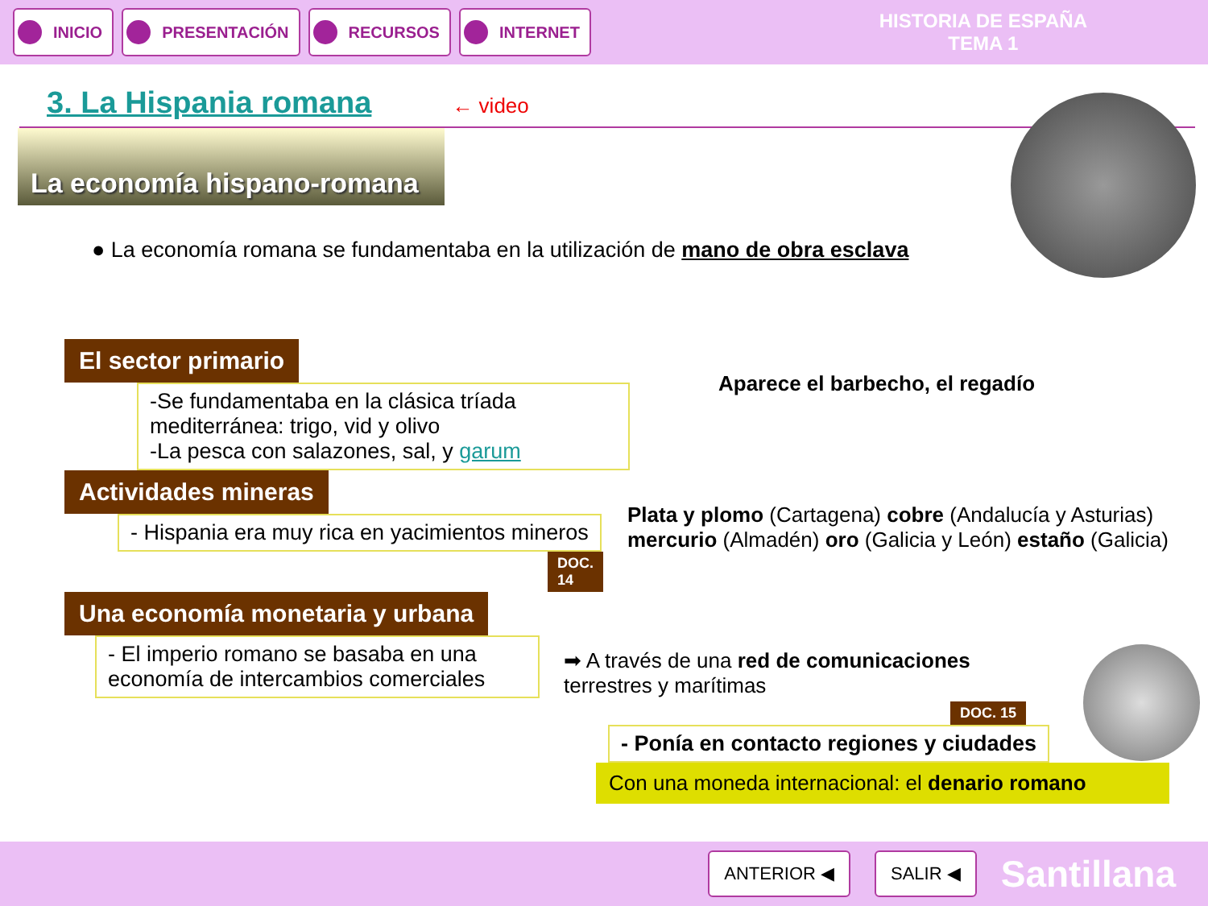INICIO PRESENTACIÓN RECURSOS INTERNET
HISTORIA DE ESPAÑA
TEMA 1
3. La Hispania romana
← video
La economía hispano-romana
● La economía romana se fundamentaba en la utilización de mano de obra esclava
El sector primario
-Se fundamentaba en la clásica tríada mediterránea: trigo, vid y olivo
-La pesca con salazones, sal, y garum
Aparece el barbecho, el regadío
Actividades mineras
- Hispania era muy rica en yacimientos mineros
DOC. 14
Plata y plomo (Cartagena) cobre (Andalucía y Asturias) mercurio (Almadén) oro (Galicia y León) estaño (Galicia)
Una economía monetaria y urbana
- El imperio romano se basaba en una economía de intercambios comerciales
➡ A través de una red de comunicaciones
terrestres y marítimas
DOC. 15
- Ponía en contacto regiones y ciudades
Con una moneda internacional: el denario romano
ANTERIOR ◀ SALIR ◀
Santillana